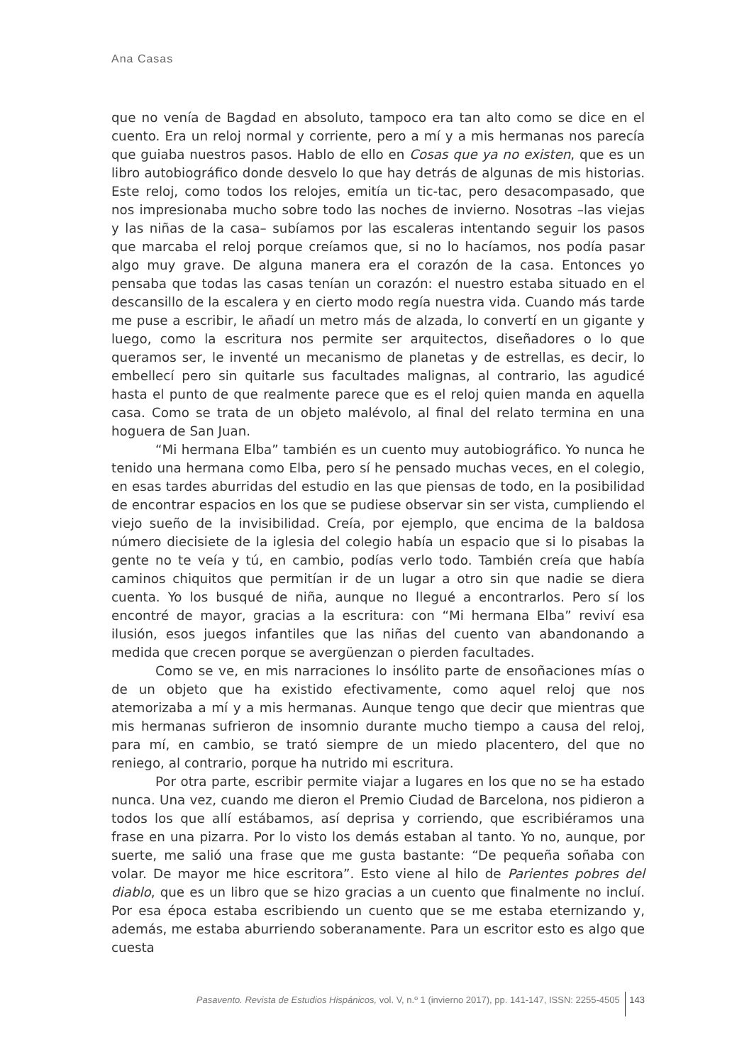Ana Casas
que no venía de Bagdad en absoluto, tampoco era tan alto como se dice en el cuento. Era un reloj normal y corriente, pero a mí y a mis hermanas nos parecía que guiaba nuestros pasos. Hablo de ello en Cosas que ya no existen, que es un libro autobiográfico donde desvelo lo que hay detrás de algunas de mis historias. Este reloj, como todos los relojes, emitía un tic-tac, pero desacompasado, que nos impresionaba mucho sobre todo las noches de invierno. Nosotras –las viejas y las niñas de la casa– subíamos por las escaleras intentando seguir los pasos que marcaba el reloj porque creíamos que, si no lo hacíamos, nos podía pasar algo muy grave. De alguna manera era el corazón de la casa. Entonces yo pensaba que todas las casas tenían un corazón: el nuestro estaba situado en el descansillo de la escalera y en cierto modo regía nuestra vida. Cuando más tarde me puse a escribir, le añadí un metro más de alzada, lo convertí en un gigante y luego, como la escritura nos permite ser arquitectos, diseñadores o lo que queramos ser, le inventé un mecanismo de planetas y de estrellas, es decir, lo embellecí pero sin quitarle sus facultades malignas, al contrario, las agudicé hasta el punto de que realmente parece que es el reloj quien manda en aquella casa. Como se trata de un objeto malévolo, al final del relato termina en una hoguera de San Juan.
“Mi hermana Elba” también es un cuento muy autobiográfico. Yo nunca he tenido una hermana como Elba, pero sí he pensado muchas veces, en el colegio, en esas tardes aburridas del estudio en las que piensas de todo, en la posibilidad de encontrar espacios en los que se pudiese observar sin ser vista, cumpliendo el viejo sueño de la invisibilidad. Creía, por ejemplo, que encima de la baldosa número diecisiete de la iglesia del colegio había un espacio que si lo pisabas la gente no te veía y tú, en cambio, podías verlo todo. También creía que había caminos chiquitos que permitían ir de un lugar a otro sin que nadie se diera cuenta. Yo los busqué de niña, aunque no llegué a encontrarlos. Pero sí los encontré de mayor, gracias a la escritura: con “Mi hermana Elba” reviví esa ilusión, esos juegos infantiles que las niñas del cuento van abandonando a medida que crecen porque se avergüenzan o pierden facultades.
Como se ve, en mis narraciones lo insólito parte de ensoñaciones mías o de un objeto que ha existido efectivamente, como aquel reloj que nos atemorizaba a mí y a mis hermanas. Aunque tengo que decir que mientras que mis hermanas sufrieron de insomnio durante mucho tiempo a causa del reloj, para mí, en cambio, se trató siempre de un miedo placentero, del que no reniego, al contrario, porque ha nutrido mi escritura.
Por otra parte, escribir permite viajar a lugares en los que no se ha estado nunca. Una vez, cuando me dieron el Premio Ciudad de Barcelona, nos pidieron a todos los que allí estábamos, así deprisa y corriendo, que escribiéramos una frase en una pizarra. Por lo visto los demás estaban al tanto. Yo no, aunque, por suerte, me salió una frase que me gusta bastante: “De pequeña soñaba con volar. De mayor me hice escritora”. Esto viene al hilo de Parientes pobres del diablo, que es un libro que se hizo gracias a un cuento que finalmente no incluí. Por esa época estaba escribiendo un cuento que se me estaba eternizando y, además, me estaba aburriendo soberanamente. Para un escritor esto es algo que cuesta
Pasavento. Revista de Estudios Hispánicos, vol. V, n.º 1 (invierno 2017), pp. 141-147, ISSN: 2255-4505 143